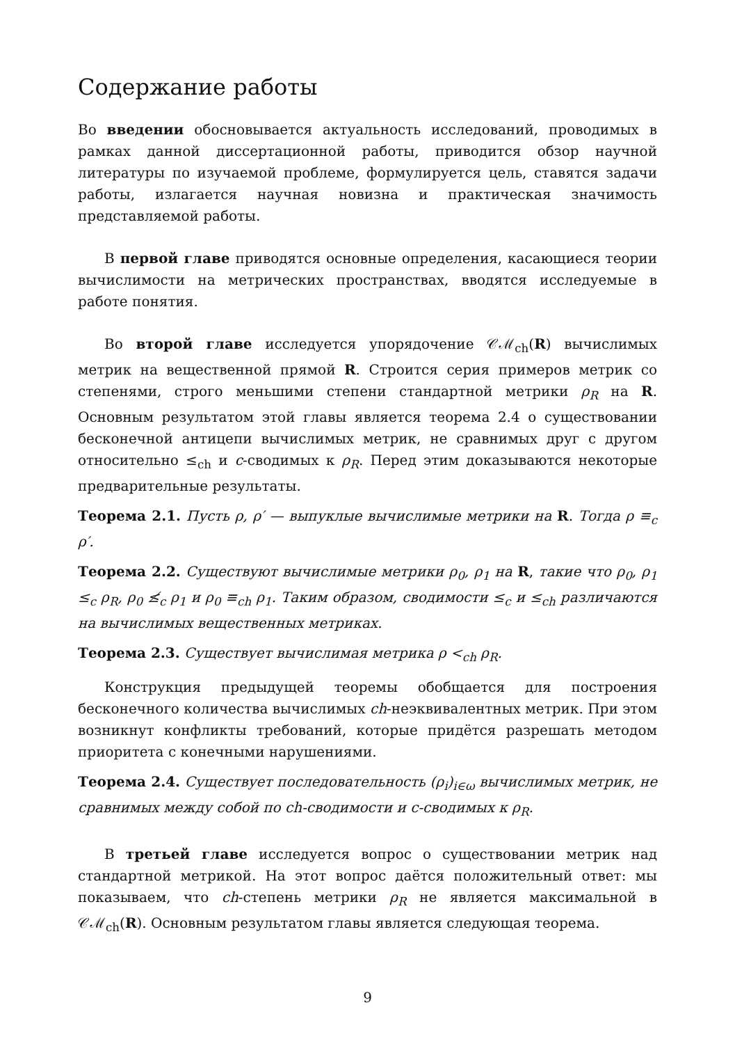Содержание работы
Во введении обосновывается актуальность исследований, проводимых в рамках данной диссертационной работы, приводится обзор научной литературы по изучаемой проблеме, формулируется цель, ставятся задачи работы, излагается научная новизна и практическая значимость представляемой работы.
В первой главе приводятся основные определения, касающиеся теории вычислимости на метрических пространствах, вводятся исследуемые в работе понятия.
Во второй главе исследуется упорядочение 𝒞ℳ<sub>ch</sub>(R) вычислимых метрик на вещественной прямой R. Строится серия примеров метрик со степенями, строго меньшими степени стандартной метрики ρ<sub>R</sub> на R. Основным результатом этой главы является теорема 2.4 о существовании бесконечной антицепи вычислимых метрик, не сравнимых друг с другом относительно ≤<sub>ch</sub> и c-сводимых к ρ<sub>R</sub>. Перед этим доказываются некоторые предварительные результаты.
Теорема 2.1. Пусть ρ, ρ′ — выпуклые вычислимые метрики на R. Тогда ρ ≡<sub>c</sub> ρ′.
Теорема 2.2. Существуют вычислимые метрики ρ<sub>0</sub>, ρ<sub>1</sub> на R, такие что ρ<sub>0</sub>, ρ<sub>1</sub> ≤<sub>c</sub> ρ<sub>R</sub>, ρ<sub>0</sub> ≰<sub>c</sub> ρ<sub>1</sub> и ρ<sub>0</sub> ≡<sub>ch</sub> ρ<sub>1</sub>. Таким образом, сводимости ≤<sub>c</sub> и ≤<sub>ch</sub> различаются на вычислимых вещественных метриках.
Теорема 2.3. Существует вычислимая метрика ρ <<sub>ch</sub> ρ<sub>R</sub>.
Конструкция предыдущей теоремы обобщается для построения бесконечного количества вычислимых ch-неэквивалентных метрик. При этом возникнут конфликты требований, которые придётся разрешать методом приоритета с конечными нарушениями.
Теорема 2.4. Существует последовательность (ρ<sub>i</sub>)<sub>i∈ω</sub> вычислимых метрик, не сравнимых между собой по ch-сводимости и c-сводимых к ρ<sub>R</sub>.
В третьей главе исследуется вопрос о существовании метрик над стандартной метрикой. На этот вопрос даётся положительный ответ: мы показываем, что ch-степень метрики ρ<sub>R</sub> не является максимальной в 𝒞ℳ<sub>ch</sub>(R). Основным результатом главы является следующая теорема.
9